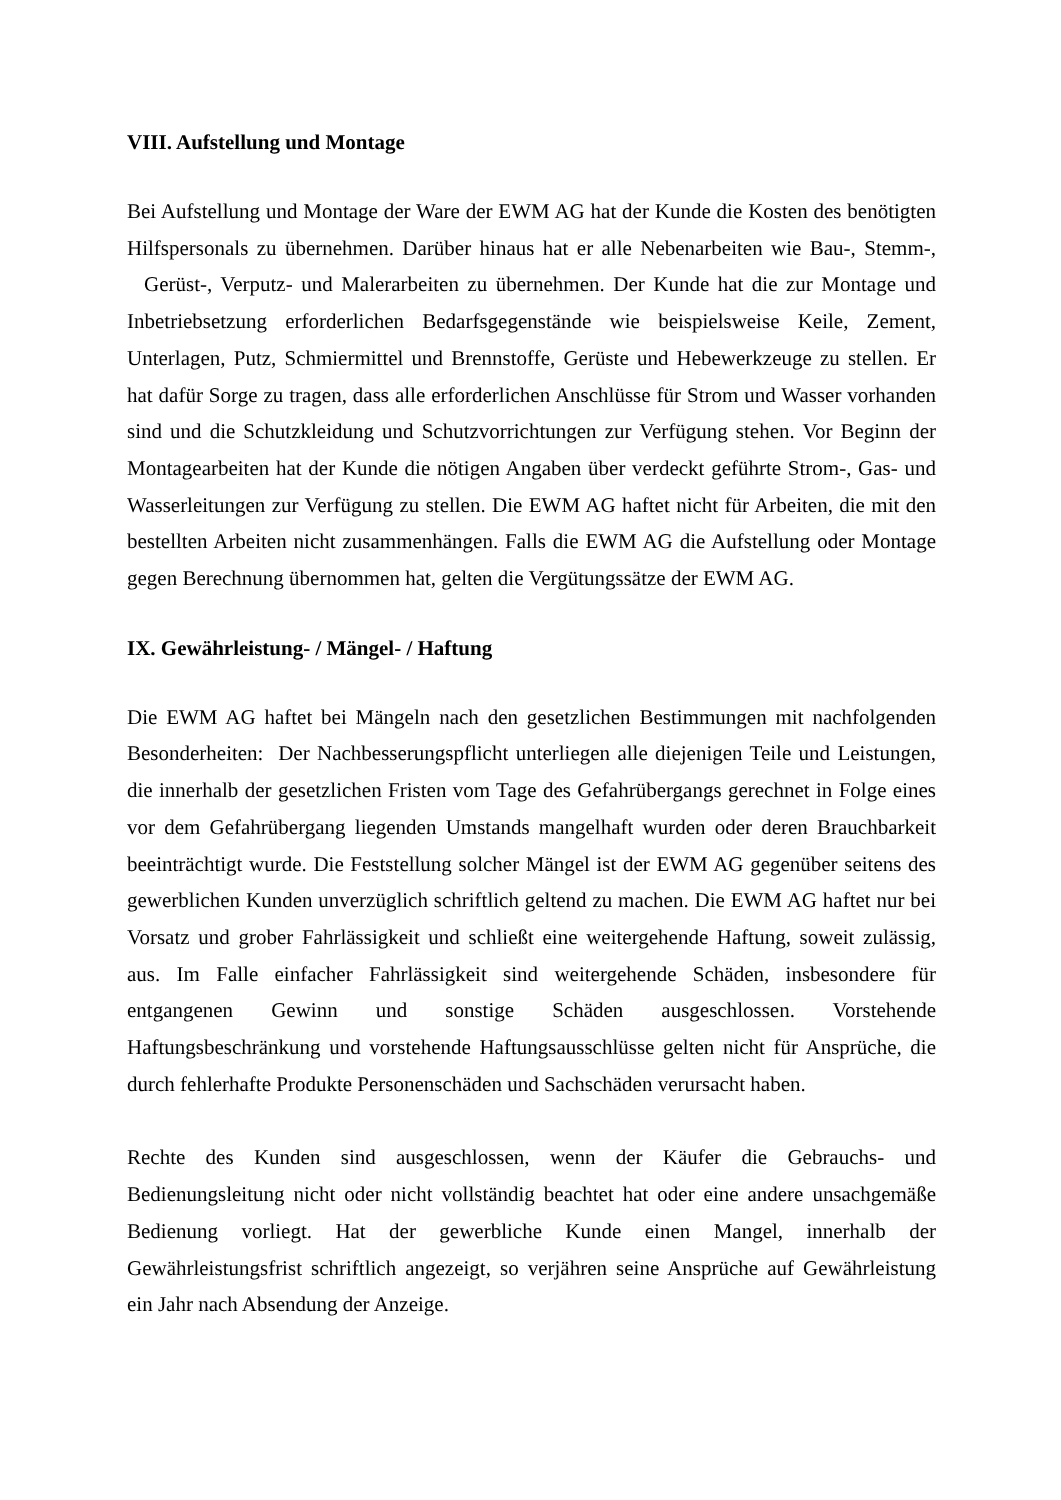VIII. Aufstellung und Montage
Bei Aufstellung und Montage der Ware der EWM AG hat der Kunde die Kosten des benötigten Hilfspersonals zu übernehmen. Darüber hinaus hat er alle Nebenarbeiten wie Bau-, Stemm-, Gerüst-, Verputz- und Malerarbeiten zu übernehmen. Der Kunde hat die zur Montage und Inbetriebsetzung erforderlichen Bedarfsgegenstände wie beispielsweise Keile, Zement, Unterlagen, Putz, Schmiermittel und Brennstoffe, Gerüste und Hebewerkzeuge zu stellen. Er hat dafür Sorge zu tragen, dass alle erforderlichen Anschlüsse für Strom und Wasser vorhanden sind und die Schutzkleidung und Schutzvorrichtungen zur Verfügung stehen. Vor Beginn der Montagearbeiten hat der Kunde die nötigen Angaben über verdeckt geführte Strom-, Gas- und Wasserleitungen zur Verfügung zu stellen. Die EWM AG haftet nicht für Arbeiten, die mit den bestellten Arbeiten nicht zusammenhängen. Falls die EWM AG die Aufstellung oder Montage gegen Berechnung übernommen hat, gelten die Vergütungssätze der EWM AG.
IX. Gewährleistung- / Mängel- / Haftung
Die EWM AG haftet bei Mängeln nach den gesetzlichen Bestimmungen mit nachfolgenden Besonderheiten: Der Nachbesserungspflicht unterliegen alle diejenigen Teile und Leistungen, die innerhalb der gesetzlichen Fristen vom Tage des Gefahrübergangs gerechnet in Folge eines vor dem Gefahrübergang liegenden Umstands mangelhaft wurden oder deren Brauchbarkeit beeinträchtigt wurde. Die Feststellung solcher Mängel ist der EWM AG gegenüber seitens des gewerblichen Kunden unverzüglich schriftlich geltend zu machen. Die EWM AG haftet nur bei Vorsatz und grober Fahrlässigkeit und schließt eine weitergehende Haftung, soweit zulässig, aus. Im Falle einfacher Fahrlässigkeit sind weitergehende Schäden, insbesondere für entgangenen Gewinn und sonstige Schäden ausgeschlossen. Vorstehende Haftungsbeschränkung und vorstehende Haftungsausschlüsse gelten nicht für Ansprüche, die durch fehlerhafte Produkte Personenschäden und Sachschäden verursacht haben.
Rechte des Kunden sind ausgeschlossen, wenn der Käufer die Gebrauchs- und Bedienungsleitung nicht oder nicht vollständig beachtet hat oder eine andere unsachgemäße Bedienung vorliegt. Hat der gewerbliche Kunde einen Mangel, innerhalb der Gewährleistungsfrist schriftlich angezeigt, so verjähren seine Ansprüche auf Gewährleistung ein Jahr nach Absendung der Anzeige.